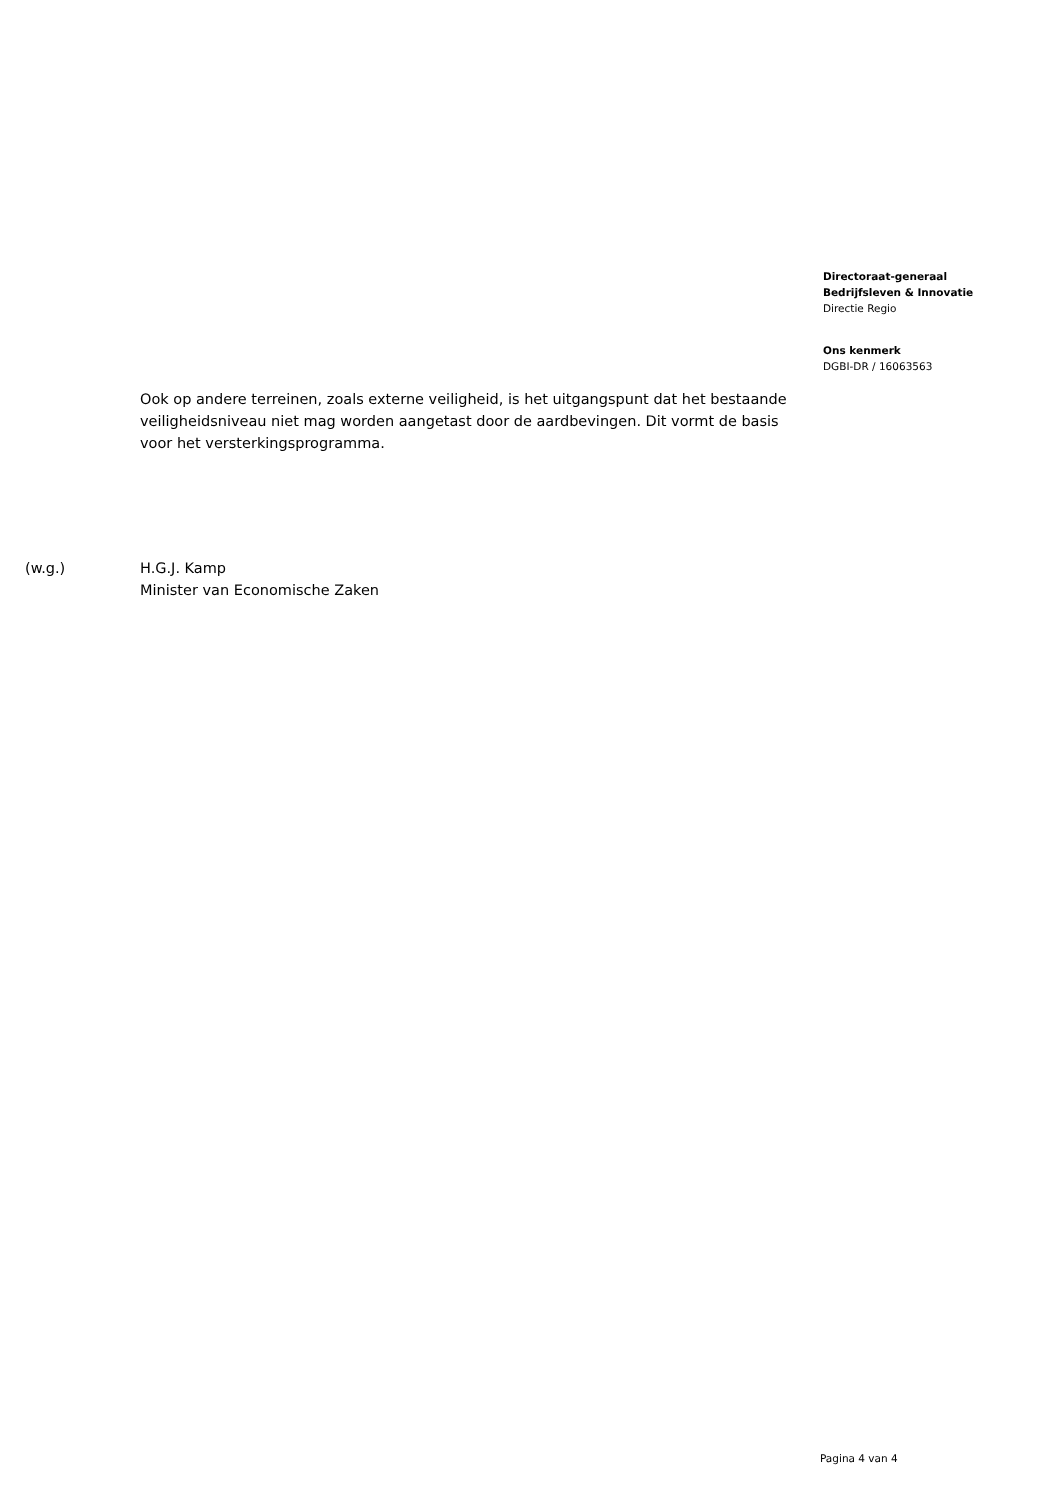Directoraat-generaal
Bedrijfsleven & Innovatie
Directie Regio
Ons kenmerk
DGBI-DR / 16063563
Ook op andere terreinen, zoals externe veiligheid, is het uitgangspunt dat het bestaande veiligheidsniveau niet mag worden aangetast door de aardbevingen. Dit vormt de basis voor het versterkingsprogramma.
(w.g.) H.G.J. Kamp
Minister van Economische Zaken
Pagina 4 van 4